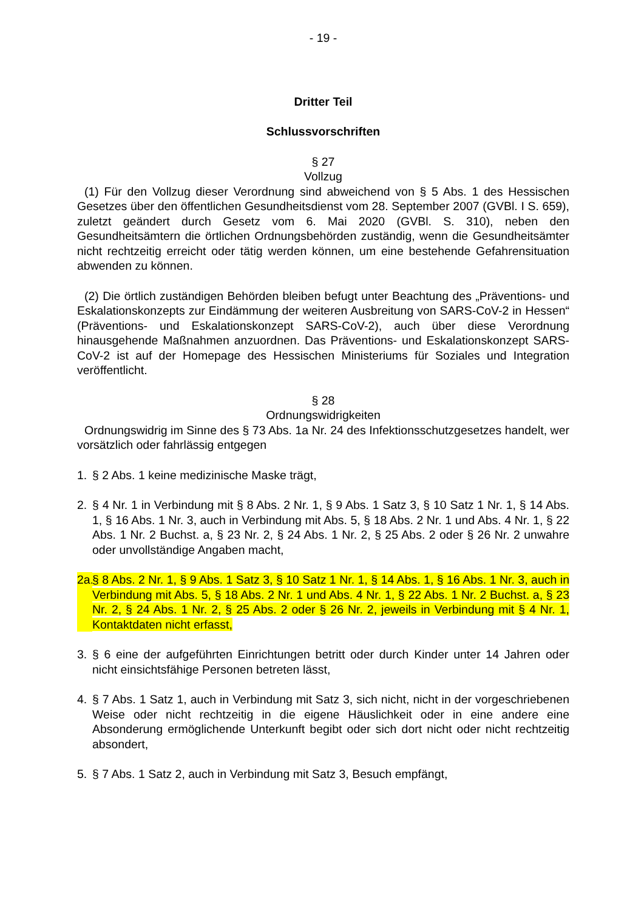- 19 -
Dritter Teil
Schlussvorschriften
§ 27
Vollzug
(1) Für den Vollzug dieser Verordnung sind abweichend von § 5 Abs. 1 des Hessischen Gesetzes über den öffentlichen Gesundheitsdienst vom 28. September 2007 (GVBl. I S. 659), zuletzt geändert durch Gesetz vom 6. Mai 2020 (GVBl. S. 310), neben den Gesundheitsämtern die örtlichen Ordnungsbehörden zuständig, wenn die Gesundheitsämter nicht rechtzeitig erreicht oder tätig werden können, um eine bestehende Gefahrensituation abwenden zu können.
(2) Die örtlich zuständigen Behörden bleiben befugt unter Beachtung des „Präventions- und Eskalationskonzepts zur Eindämmung der weiteren Ausbreitung von SARS-CoV-2 in Hessen“ (Präventions- und Eskalationskonzept SARS-CoV-2), auch über diese Verordnung hinausgehende Maßnahmen anzuordnen. Das Präventions- und Eskalationskonzept SARS-CoV-2 ist auf der Homepage des Hessischen Ministeriums für Soziales und Integration veröffentlicht.
§ 28
Ordnungswidrigkeiten
Ordnungswidrig im Sinne des § 73 Abs. 1a Nr. 24 des Infektionsschutzgesetzes handelt, wer vorsätzlich oder fahrlässig entgegen
1. § 2 Abs. 1 keine medizinische Maske trägt,
2. § 4 Nr. 1 in Verbindung mit § 8 Abs. 2 Nr. 1, § 9 Abs. 1 Satz 3, § 10 Satz 1 Nr. 1, § 14 Abs. 1, § 16 Abs. 1 Nr. 3, auch in Verbindung mit Abs. 5, § 18 Abs. 2 Nr. 1 und Abs. 4 Nr. 1, § 22 Abs. 1 Nr. 2 Buchst. a, § 23 Nr. 2, § 24 Abs. 1 Nr. 2, § 25 Abs. 2 oder § 26 Nr. 2 unwahre oder unvollständige Angaben macht,
2a. § 8 Abs. 2 Nr. 1, § 9 Abs. 1 Satz 3, § 10 Satz 1 Nr. 1, § 14 Abs. 1, § 16 Abs. 1 Nr. 3, auch in Verbindung mit Abs. 5, § 18 Abs. 2 Nr. 1 und Abs. 4 Nr. 1, § 22 Abs. 1 Nr. 2 Buchst. a, § 23 Nr. 2, § 24 Abs. 1 Nr. 2, § 25 Abs. 2 oder § 26 Nr. 2, jeweils in Verbindung mit § 4 Nr. 1, Kontaktdaten nicht erfasst,
3. § 6 eine der aufgeführten Einrichtungen betritt oder durch Kinder unter 14 Jahren oder nicht einsichtsfähige Personen betreten lässt,
4. § 7 Abs. 1 Satz 1, auch in Verbindung mit Satz 3, sich nicht, nicht in der vorgeschriebenen Weise oder nicht rechtzeitig in die eigene Häuslichkeit oder in eine andere eine Absonderung ermöglichende Unterkunft begibt oder sich dort nicht oder nicht rechtzeitig absondert,
5. § 7 Abs. 1 Satz 2, auch in Verbindung mit Satz 3, Besuch empfängt,